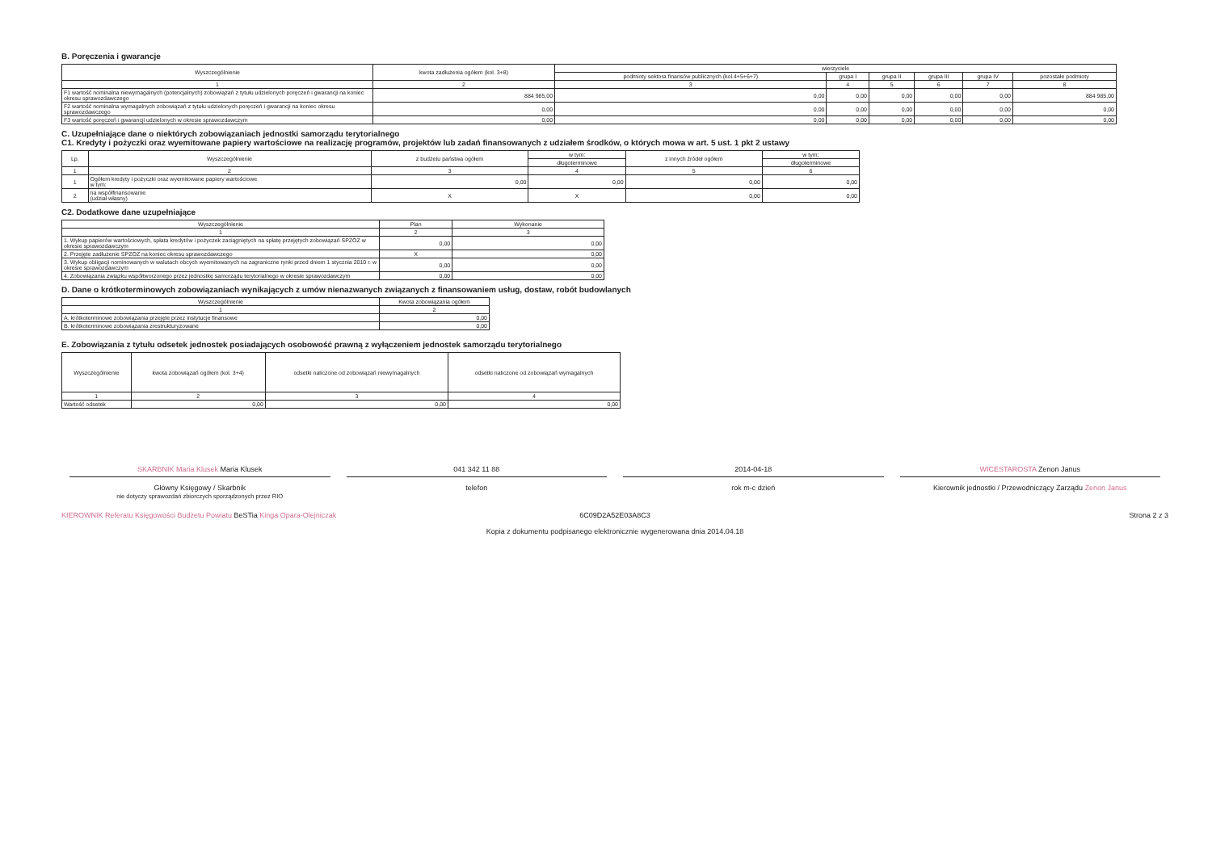B. Poręczenia i gwarancje
| Wyszczególnienie | kwota zadłużenia ogółem (kol. 3+8) | wierzyciele | | | | | |
| --- | --- | --- | --- | --- | --- | --- | --- |
| | | podmioty sektora finansów publicznych (kol.4+5+6+7) | grupa I | grupa II | grupa III | grupa IV | pozostałe podmioty |
| 1 | 2 | 3 | 4 | 5 | 6 | 7 | 8 |
| F1 wartość nominalna niewymagalnych (potencjalnych) zobowiązań z tytułu udzielonych poręczeń i gwarancji na koniec okresu sprawozdawczego | 884 985,00 | 0,00 | 0,00 | 0,00 | 0,00 | 0,00 | 884 985,00 |
| F2 wartość nominalna wymagalnych zobowiązań z tytułu udzielonych poręczeń i gwarancji na koniec okresu sprawozdawczego | 0,00 | 0,00 | 0,00 | 0,00 | 0,00 | 0,00 | 0,00 |
| F3 wartość poręczeń i gwarancji udzielonych w okresie sprawozdawczym | 0,00 | 0,00 | 0,00 | 0,00 | 0,00 | 0,00 | 0,00 |
C. Uzupełniające dane o niektórych zobowiązaniach jednostki samorządu terytorialnego
C1. Kredyty i pożyczki oraz wyemitowane papiery wartościowe na realizację programów, projektów lub zadań finansowanych z udziałem środków, o których mowa w art. 5 ust. 1 pkt 2 ustawy
| Lp. | Wyszczególnienie | z budżetu państwa ogółem | w tym: | z innych źródeł ogółem | w tym: |
| --- | --- | --- | --- | --- | --- |
| | | | długoterminowe | | długoterminowe |
| 1 | 2 | 3 | 4 | 5 | 6 |
| 1 | Ogółem kredyty i pożyczki oraz wyemitowane papiery wartościowe w tym: | 0,00 | 0,00 | 0,00 | 0,00 |
| 2 | na współfinansowanie (udział własny) | X | X | 0,00 | 0,00 |
C2. Dodatkowe dane uzupełniające
| Wyszczególnienie | Plan | Wykonanie |
| --- | --- | --- |
| 1 | 2 | 3 |
| 1. Wykup papierów wartościowych, spłata kredytów i pożyczek zaciągniętych na spłatę przejętych zobowiązań SPZOZ w okresie sprawozdawczym | 0,00 | 0,00 |
| 2. Przejęte zadłużenie SPZOZ na koniec okresu sprawozdawczego | X | 0,00 |
| 3. Wykup obligacji nominowanych w walutach obcych wyemitowanych na zagraniczne rynki przed dniem 1 stycznia 2010 r. w okresie sprawozdawczym | 0,00 | 0,00 |
| 4. Zobowiązania związku współtworzonego przez jednostkę samorządu terytorialnego w okresie sprawozdawczym | 0,00 | 0,00 |
D. Dane o krótkoterminowych zobowiązaniach wynikających z umów nienazwanych związanych z finansowaniem usług, dostaw, robót budowlanych
| Wyszczególnienie | Kwota zobowiązania ogółem |
| --- | --- |
| 1 | 2 |
| A. krótkoterminowe zobowiązania przejęte przez instytucje finansowe | 0,00 |
| B. krótkoterminowe zobowiązania zrestrukturyzowane | 0,00 |
E. Zobowiązania z tytułu odsetek jednostek posiadających osobowość prawną z wyłączeniem jednostek samorządu terytorialnego
| Wyszczególnienie | kwota zobowiązań ogółem (kol. 3+4) | odsetki naliczone od zobowiązań niewymagalnych | odsetki naliczone od zobowiązań wymagalnych |
| --- | --- | --- | --- |
| 1 | 2 | 3 | 4 |
| Wartość odsetek | 0,00 | 0,00 | 0,00 |
SKARBNIK Maria Klusek Maria Klusek
Główny Księgowy / Skarbnik
nie dotyczy sprawozdań zbiorczych sporządzonych przez RIO
041 342 11 88
telefon
2014-04-18
rok m-c dzień
WICESTAROSTA Zenon Janus
Kierownik jednostki / Przewodniczący Zarządu Zenon Janus
KIEROWNIK Referatu Księgowości Budżetu Powiatu BeSTia Kinga Opara-Olejniczak
6C09D2A52E03A8C3
Kopia z dokumentu podpisanego elektronicznie wygenerowana dnia 2014.04.18
Strona 2 z 3